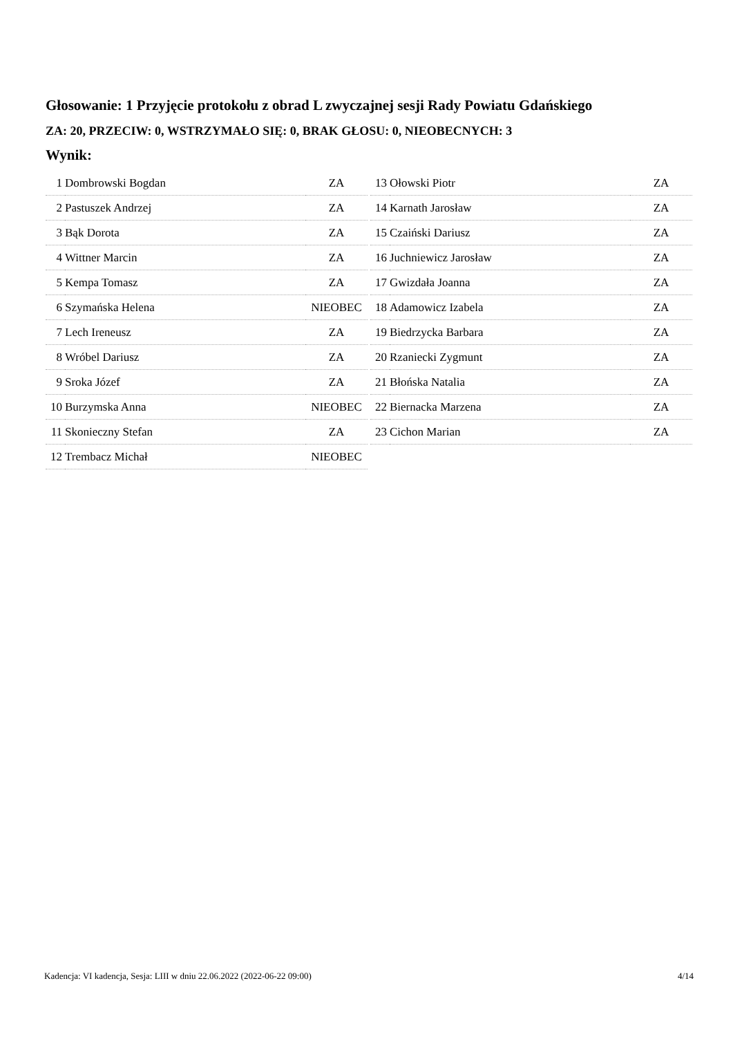Głosowanie: 1 Przyjęcie protokołu z obrad L zwyczajnej sesji Rady Powiatu Gdańskiego
ZA: 20, PRZECIW: 0, WSTRZYMAŁO SIĘ: 0, BRAK GŁOSU: 0, NIEOBECNYCH: 3
Wynik:
| 1 | Dombrowski Bogdan | ZA |
| 2 | Pastuszek Andrzej | ZA |
| 3 | Bąk Dorota | ZA |
| 4 | Wittner Marcin | ZA |
| 5 | Kempa Tomasz | ZA |
| 6 | Szymańska Helena | NIEOBEC |
| 7 | Lech Ireneusz | ZA |
| 8 | Wróbel Dariusz | ZA |
| 9 | Sroka Józef | ZA |
| 10 | Burzymska Anna | NIEOBEC |
| 11 | Skonieczny Stefan | ZA |
| 12 | Trembacz Michał | NIEOBEC |
| 13 | Ołowski Piotr | ZA |
| 14 | Karnath Jarosław | ZA |
| 15 | Czaiński Dariusz | ZA |
| 16 | Juchniewicz Jarosław | ZA |
| 17 | Gwizdała Joanna | ZA |
| 18 | Adamowicz Izabela | ZA |
| 19 | Biedrzycka Barbara | ZA |
| 20 | Rzaniecki Zygmunt | ZA |
| 21 | Błońska Natalia | ZA |
| 22 | Biernacka Marzena | ZA |
| 23 | Cichon Marian | ZA |
Kadencja: VI kadencja, Sesja: LIII w dniu 22.06.2022 (2022-06-22 09:00) 4/14